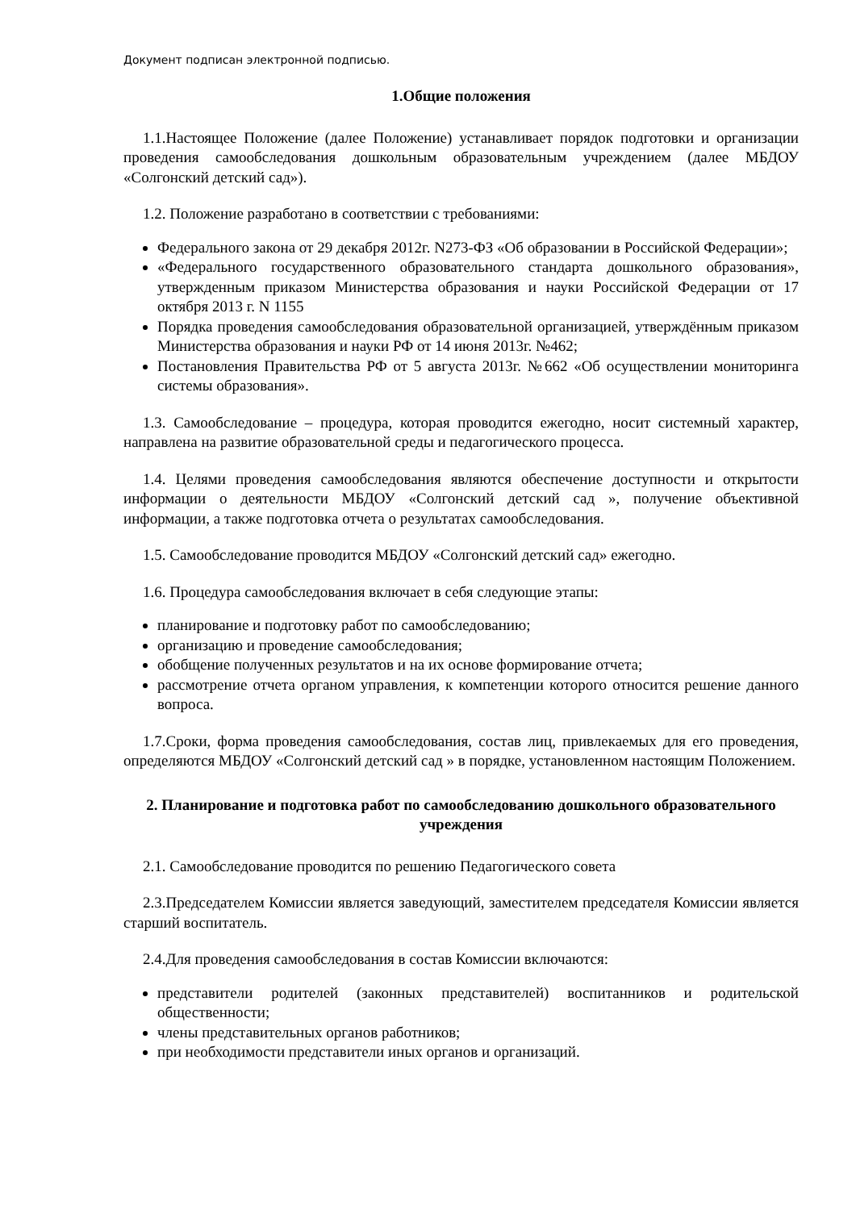Документ подписан электронной подписью.
1.Общие положения
1.1.Настоящее Положение (далее Положение) устанавливает порядок подготовки и организации проведения самообследования дошкольным образовательным учреждением (далее МБДОУ «Солгонский детский сад»).
1.2. Положение разработано в соответствии с требованиями:
Федерального закона от 29 декабря 2012г. N273-ФЗ «Об образовании в Российской Федерации»;
«Федерального государственного образовательного стандарта дошкольного образования», утвержденным приказом Министерства образования и науки Российской Федерации от 17 октября 2013 г. N 1155
Порядка проведения самообследования образовательной организацией, утверждённым приказом Министерства образования и науки РФ от 14 июня 2013г. №462;
Постановления Правительства РФ от 5 августа 2013г. №662 «Об осуществлении мониторинга системы образования».
1.3. Самообследование – процедура, которая проводится ежегодно, носит системный характер, направлена на развитие образовательной среды и педагогического процесса.
1.4. Целями проведения самообследования являются обеспечение доступности и открытости информации о деятельности МБДОУ «Солгонский детский сад », получение объективной информации, а также подготовка отчета о результатах самообследования.
1.5. Самообследование проводится МБДОУ «Солгонский детский сад» ежегодно.
1.6. Процедура самообследования включает в себя следующие этапы:
планирование и подготовку работ по самообследованию;
организацию и проведение самообследования;
обобщение полученных результатов и на их основе формирование отчета;
рассмотрение отчета органом управления, к компетенции которого относится решение данного вопроса.
1.7.Сроки, форма проведения самообследования, состав лиц, привлекаемых для его проведения, определяются МБДОУ «Солгонский детский сад » в порядке, установленном настоящим Положением.
2. Планирование и подготовка работ по самообследованию дошкольного образовательного учреждения
2.1. Самообследование проводится по решению Педагогического совета
2.3.Председателем Комиссии является заведующий, заместителем председателя Комиссии является старший воспитатель.
2.4.Для проведения самообследования в состав Комиссии включаются:
представители родителей (законных представителей) воспитанников и родительской общественности;
члены представительных органов работников;
при необходимости представители иных органов и организаций.